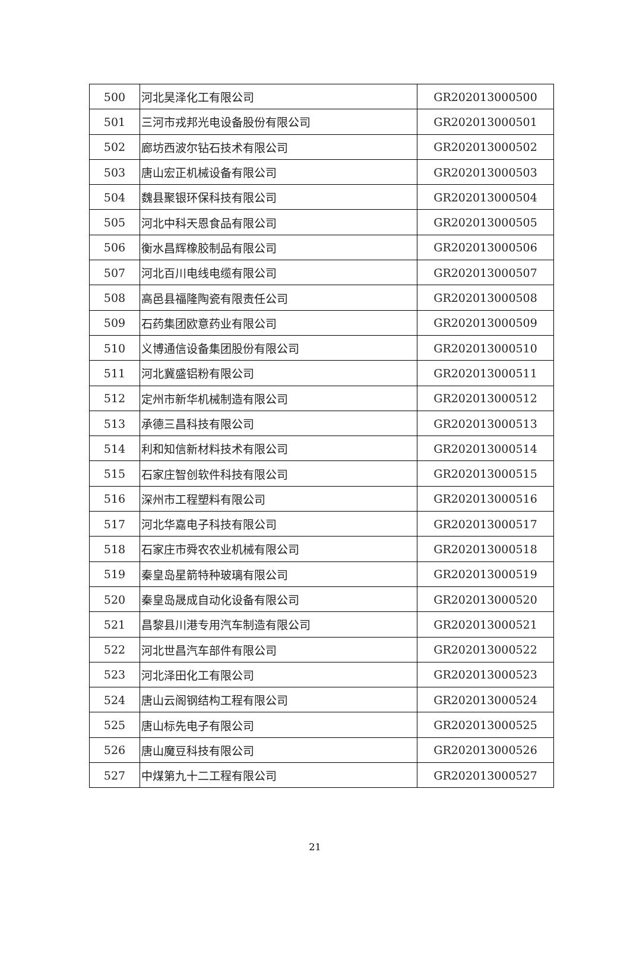| 500 | 河北昊泽化工有限公司 | GR202013000500 |
| 501 | 三河市戎邦光电设备股份有限公司 | GR202013000501 |
| 502 | 廊坊西波尔钻石技术有限公司 | GR202013000502 |
| 503 | 唐山宏正机械设备有限公司 | GR202013000503 |
| 504 | 魏县聚银环保科技有限公司 | GR202013000504 |
| 505 | 河北中科天恩食品有限公司 | GR202013000505 |
| 506 | 衡水昌辉橡胶制品有限公司 | GR202013000506 |
| 507 | 河北百川电线电缆有限公司 | GR202013000507 |
| 508 | 高邑县福隆陶瓷有限责任公司 | GR202013000508 |
| 509 | 石药集团欧意药业有限公司 | GR202013000509 |
| 510 | 义博通信设备集团股份有限公司 | GR202013000510 |
| 511 | 河北冀盛铝粉有限公司 | GR202013000511 |
| 512 | 定州市新华机械制造有限公司 | GR202013000512 |
| 513 | 承德三昌科技有限公司 | GR202013000513 |
| 514 | 利和知信新材料技术有限公司 | GR202013000514 |
| 515 | 石家庄智创软件科技有限公司 | GR202013000515 |
| 516 | 深州市工程塑料有限公司 | GR202013000516 |
| 517 | 河北华嘉电子科技有限公司 | GR202013000517 |
| 518 | 石家庄市舜农农业机械有限公司 | GR202013000518 |
| 519 | 秦皇岛星箭特种玻璃有限公司 | GR202013000519 |
| 520 | 秦皇岛晟成自动化设备有限公司 | GR202013000520 |
| 521 | 昌黎县川港专用汽车制造有限公司 | GR202013000521 |
| 522 | 河北世昌汽车部件有限公司 | GR202013000522 |
| 523 | 河北泽田化工有限公司 | GR202013000523 |
| 524 | 唐山云阁钢结构工程有限公司 | GR202013000524 |
| 525 | 唐山标先电子有限公司 | GR202013000525 |
| 526 | 唐山魔豆科技有限公司 | GR202013000526 |
| 527 | 中煤第九十二工程有限公司 | GR202013000527 |
21